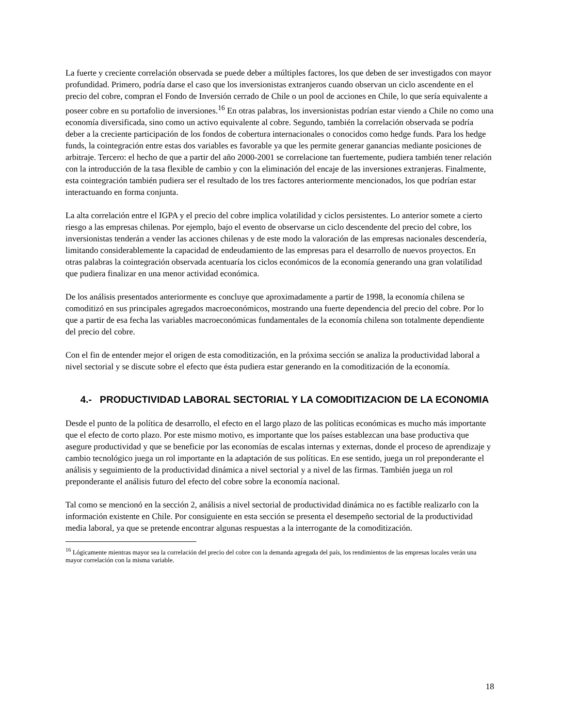La fuerte y creciente correlación observada se puede deber a múltiples factores, los que deben de ser investigados con mayor profundidad. Primero, podría darse el caso que los inversionistas extranjeros cuando observan un ciclo ascendente en el precio del cobre, compran el Fondo de Inversión cerrado de Chile o un pool de acciones en Chile, lo que sería equivalente a poseer cobre en su portafolio de inversiones.<sup>16</sup> En otras palabras, los inversionistas podrían estar viendo a Chile no como una economía diversificada, sino como un activo equivalente al cobre. Segundo, también la correlación observada se podría deber a la creciente participación de los fondos de cobertura internacionales o conocidos como hedge funds. Para los hedge funds, la cointegración entre estas dos variables es favorable ya que les permite generar ganancias mediante posiciones de arbitraje. Tercero: el hecho de que a partir del año 2000-2001 se correlacione tan fuertemente, pudiera también tener relación con la introducción de la tasa flexible de cambio y con la eliminación del encaje de las inversiones extranjeras. Finalmente, esta cointegración también pudiera ser el resultado de los tres factores anteriormente mencionados, los que podrían estar interactuando en forma conjunta.
La alta correlación entre el IGPA y el precio del cobre implica volatilidad y ciclos persistentes. Lo anterior somete a cierto riesgo a las empresas chilenas. Por ejemplo, bajo el evento de observarse un ciclo descendente del precio del cobre, los inversionistas tenderán a vender las acciones chilenas y de este modo la valoración de las empresas nacionales descendería, limitando considerablemente la capacidad de endeudamiento de las empresas para el desarrollo de nuevos proyectos. En otras palabras la cointegración observada acentuaría los ciclos económicos de la economía generando una gran volatilidad que pudiera finalizar en una menor actividad económica.
De los análisis presentados anteriormente es concluye que aproximadamente a partir de 1998, la economía chilena se comoditizó en sus principales agregados macroeconómicos, mostrando una fuerte dependencia del precio del cobre. Por lo que a partir de esa fecha las variables macroeconómicas fundamentales de la economía chilena son totalmente dependiente del precio del cobre.
Con el fin de entender mejor el origen de esta comoditización, en la próxima sección se analiza la productividad laboral a nivel sectorial y se discute sobre el efecto que ésta pudiera estar generando en la comoditización de la economía.
4.- PRODUCTIVIDAD LABORAL SECTORIAL Y LA COMODITIZACION DE LA ECONOMIA
Desde el punto de la política de desarrollo, el efecto en el largo plazo de las políticas económicas es mucho más importante que el efecto de corto plazo. Por este mismo motivo, es importante que los países establezcan una base productiva que asegure productividad y que se beneficie por las economías de escalas internas y externas, donde el proceso de aprendizaje y cambio tecnológico juega un rol importante en la adaptación de sus políticas. En ese sentido, juega un rol preponderante el análisis y seguimiento de la productividad dinámica a nivel sectorial y a nivel de las firmas. También juega un rol preponderante el análisis futuro del efecto del cobre sobre la economía nacional.
Tal como se mencionó en la sección 2, análisis a nivel sectorial de productividad dinámica no es factible realizarlo con la información existente en Chile. Por consiguiente en esta sección se presenta el desempeño sectorial de la productividad media laboral, ya que se pretende encontrar algunas respuestas a la interrogante de la comoditización.
<sup>16</sup> Lógicamente mientras mayor sea la correlación del precio del cobre con la demanda agregada del país, los rendimientos de las empresas locales verán una mayor correlación con la misma variable.
18